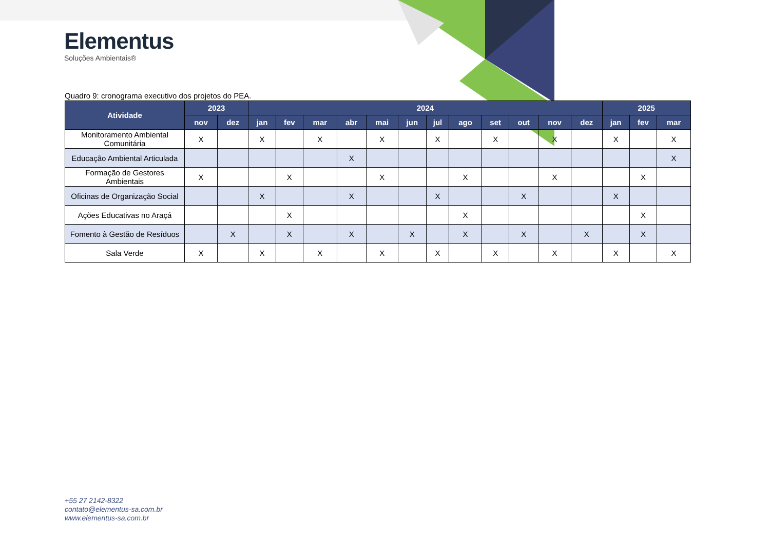Elementus
Soluções Ambientais®
Quadro 9: cronograma executivo dos projetos do PEA.
| Atividade | 2023 | | 2024 | | | | | | | | | | | | 2025 | | |
| --- | --- | --- | --- | --- | --- | --- | --- | --- | --- | --- | --- | --- | --- | --- | --- | --- | --- |
| | nov | dez | jan | fev | mar | abr | mai | jun | jul | ago | set | out | nov | dez | jan | fev | mar |
| Monitoramento Ambiental Comunitária | X | | X | | X | | X | | X | | X | | X | | X | | X |
| Educação Ambiental Articulada | | | | | | X | | | | | | | | | | | X |
| Formação de Gestores Ambientais | X | | | X | | | X | | | X | | | X | | | X | |
| Oficinas de Organização Social | | | X | | | X | | | X | | | X | | | X | | |
| Ações Educativas no Araçá | | | | X | | | | | | X | | | | | | X | |
| Fomento à Gestão de Resíduos | | X | | X | | X | | X | | X | | X | | X | | X | |
| Sala Verde | X | | X | | X | | X | | X | | X | | X | | X | | X |
+55 27 2142-8322
contato@elementus-sa.com.br
www.elementus-sa.com.br